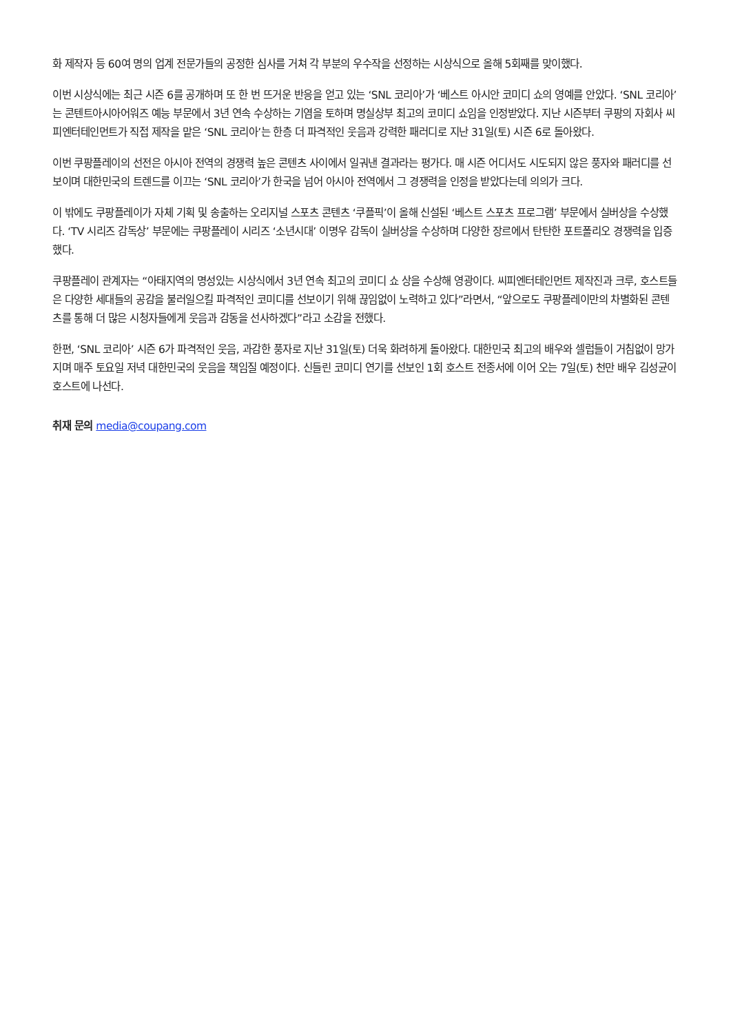화 제작자 등 60여 명의 업계 전문가들의 공정한 심사를 거쳐 각 부분의 우수작을 선정하는 시상식으로 올해 5회째를 맞이했다.
이번 시상식에는 최근 시즌 6를 공개하며 또 한 번 뜨거운 반응을 얻고 있는 ‘SNL 코리아’가 ‘베스트 아시안 코미디 쇼의 영예를 안았다. ‘SNL 코리아’는 콘텐트아시아어워즈 예능 부문에서 3년 연속 수상하는 기염을 토하며 명실상부 최고의 코미디 쇼임을 인정받았다. 지난 시즌부터 쿠팡의 자회사 씨피엔터테인먼트가 직접 제작을 맡은 ‘SNL 코리아’는 한층 더 파격적인 웃음과 강력한 패러디로 지난 31일(토) 시즌 6로 돌아왔다.
이번 쿠팡플레이의 선전은 아시아 전역의 경쟁력 높은 콘텐츠 사이에서 일궈낸 결과라는 평가다. 매 시즌 어디서도 시도되지 않은 풍자와 패러디를 선보이며 대한민국의 트렌드를 이끄는 ‘SNL 코리아’가 한국을 넘어 아시아 전역에서 그 경쟁력을 인정을 받았다는데 의의가 크다.
이 밖에도 쿠팡플레이가 자체 기획 및 송출하는 오리지널 스포츠 콘텐츠 ‘쿠플픽’이 올해 신설된 ‘베스트 스포츠 프로그램’ 부문에서 실버상을 수상했다. ‘TV 시리즈 감독상’ 부문에는 쿠팡플레이 시리즈 ‘소년시대’ 이명우 감독이 실버상을 수상하며 다양한 장르에서 탄탄한 포트폴리오 경쟁력을 입증했다.
쿠팡플레이 관계자는 “아태지역의 명성있는 시상식에서 3년 연속 최고의 코미디 쇼 상을 수상해 영광이다. 씨피엔터테인먼트 제작진과 크루, 호스트들은 다양한 세대들의 공감을 불러일으킬 파격적인 코미디를 선보이기 위해 끊임없이 노력하고 있다”라면서, “앞으로도 쿠팡플레이만의 차별화된 콘텐츠를 통해 더 많은 시청자들에게 웃음과 감동을 선사하겠다”라고 소감을 전했다.
한편, ‘SNL 코리아’ 시즌 6가 파격적인 웃음, 과감한 풍자로 지난 31일(토) 더욱 화려하게 돌아왔다. 대한민국 최고의 배우와 셀럽들이 거침없이 망가지며 매주 토요일 저녁 대한민국의 웃음을 책임질 예정이다. 신들린 코미디 연기를 선보인 1회 호스트 전종서에 이어 오는 7일(토) 천만 배우 김성균이 호스트에 나선다.
취재 문의 media@coupang.com